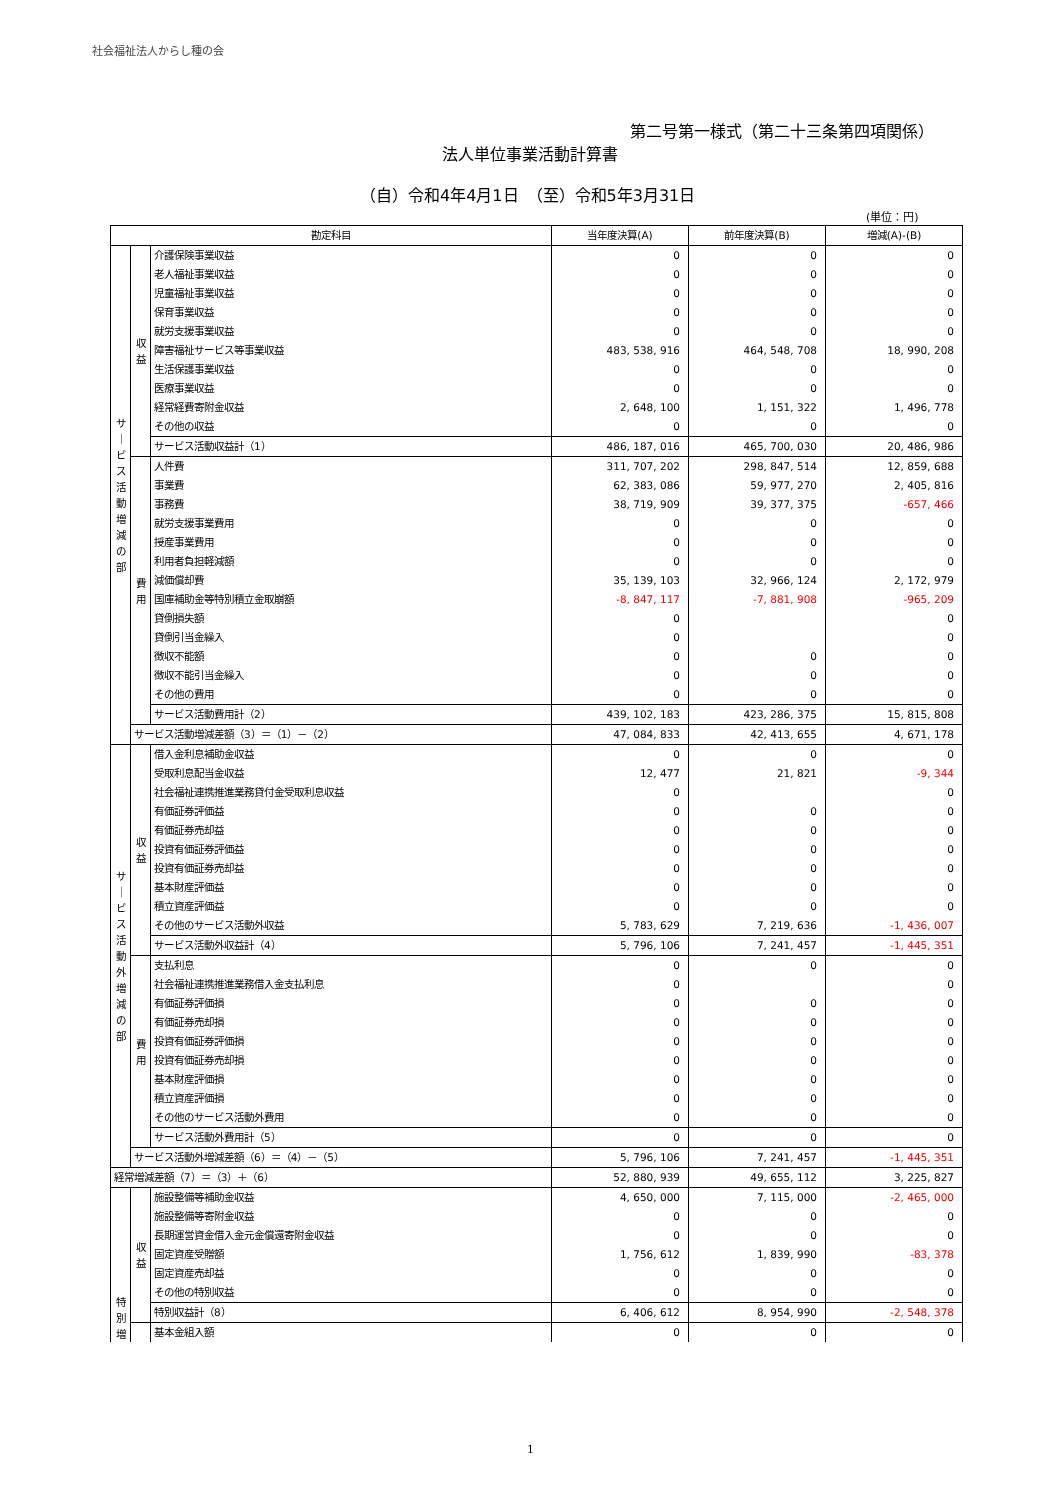社会福祉法人からし種の会
第二号第一様式（第二十三条第四項関係）
法人単位事業活動計算書
（自）令和4年4月1日　（至）令和5年3月31日
(単位：円)
| 勘定科目 | | | 当年度決算(A) | 前年度決算(B) | 増減(A)-(B) |
| --- | --- | --- | --- | --- | --- |
| サ ｜ ビ ス 活 動 増 減 の 部 | 収 益 | 介護保険事業収益 | 0 | 0 | 0 |
| | | 老人福祉事業収益 | 0 | 0 | 0 |
| | | 児童福祉事業収益 | 0 | 0 | 0 |
| | | 保育事業収益 | 0 | 0 | 0 |
| | | 就労支援事業収益 | 0 | 0 | 0 |
| | | 障害福祉サービス等事業収益 | 483, 538, 916 | 464, 548, 708 | 18, 990, 208 |
| | | 生活保護事業収益 | 0 | 0 | 0 |
| | | 医療事業収益 | 0 | 0 | 0 |
| | | 経常経費寄附金収益 | 2, 648, 100 | 1, 151, 322 | 1, 496, 778 |
| | | その他の収益 | 0 | 0 | 0 |
| | | サービス活動収益計（1） | 486, 187, 016 | 465, 700, 030 | 20, 486, 986 |
| | 費 用 | 人件費 | 311, 707, 202 | 298, 847, 514 | 12, 859, 688 |
| | | 事業費 | 62, 383, 086 | 59, 977, 270 | 2, 405, 816 |
| | | 事務費 | 38, 719, 909 | 39, 377, 375 | -657, 466 |
| | | 就労支援事業費用 | 0 | 0 | 0 |
| | | 授産事業費用 | 0 | 0 | 0 |
| | | 利用者負担軽減額 | 0 | 0 | 0 |
| | | 減価償却費 | 35, 139, 103 | 32, 966, 124 | 2, 172, 979 |
| | | 国庫補助金等特別積立金取崩額 | -8, 847, 117 | -7, 881, 908 | -965, 209 |
| | | 貸倒損失額 | 0 | | 0 |
| | | 貸倒引当金繰入 | 0 | | 0 |
| | | 徴収不能額 | 0 | 0 | 0 |
| | | 徴収不能引当金繰入 | 0 | 0 | 0 |
| | | その他の費用 | 0 | 0 | 0 |
| | | サービス活動費用計（2） | 439, 102, 183 | 423, 286, 375 | 15, 815, 808 |
| | サービス活動増減差額（3）＝（1）－（2） | | 47, 084, 833 | 42, 413, 655 | 4, 671, 178 |
| サ ｜ ビ ス 活 動 外 増 減 の 部 | 収 益 | 借入金利息補助金収益 | 0 | 0 | 0 |
| | | 受取利息配当金収益 | 12, 477 | 21, 821 | -9, 344 |
| | | 社会福祉連携推進業務貸付金受取利息収益 | 0 | | 0 |
| | | 有価証券評価益 | 0 | 0 | 0 |
| | | 有価証券売却益 | 0 | 0 | 0 |
| | | 投資有価証券評価益 | 0 | 0 | 0 |
| | | 投資有価証券売却益 | 0 | 0 | 0 |
| | | 基本財産評価益 | 0 | 0 | 0 |
| | | 積立資産評価益 | 0 | 0 | 0 |
| | | その他のサービス活動外収益 | 5, 783, 629 | 7, 219, 636 | -1, 436, 007 |
| | | サービス活動外収益計（4） | 5, 796, 106 | 7, 241, 457 | -1, 445, 351 |
| | 費 用 | 支払利息 | 0 | 0 | 0 |
| | | 社会福祉連携推進業務借入金支払利息 | 0 | | 0 |
| | | 有価証券評価損 | 0 | 0 | 0 |
| | | 有価証券売却損 | 0 | 0 | 0 |
| | | 投資有価証券評価損 | 0 | 0 | 0 |
| | | 投資有価証券売却損 | 0 | 0 | 0 |
| | | 基本財産評価損 | 0 | 0 | 0 |
| | | 積立資産評価損 | 0 | 0 | 0 |
| | | その他のサービス活動外費用 | 0 | 0 | 0 |
| | | サービス活動外費用計（5） | 0 | 0 | 0 |
| | サービス活動外増減差額（6）＝（4）－（5） | | 5, 796, 106 | 7, 241, 457 | -1, 445, 351 |
| 経常増減差額（7）＝（3）＋（6） | | | 52, 880, 939 | 49, 655, 112 | 3, 225, 827 |
| 特 別 増 | 収 益 | 施設整備等補助金収益 | 4, 650, 000 | 7, 115, 000 | -2, 465, 000 |
| | | 施設整備等寄附金収益 | 0 | 0 | 0 |
| | | 長期運営資金借入金元金償還寄附金収益 | 0 | 0 | 0 |
| | | 固定資産受贈額 | 1, 756, 612 | 1, 839, 990 | -83, 378 |
| | | 固定資産売却益 | 0 | 0 | 0 |
| | | その他の特別収益 | 0 | 0 | 0 |
| | | 特別収益計（8） | 6, 406, 612 | 8, 954, 990 | -2, 548, 378 |
| | | 基本金組入額 | 0 | 0 | 0 |
1